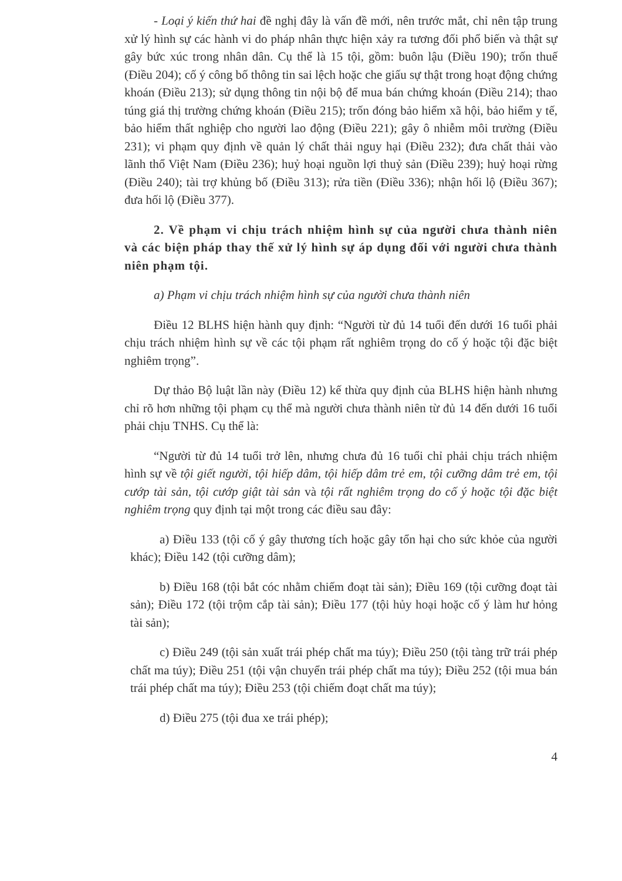- Loại ý kiến thứ hai đề nghị đây là vấn đề mới, nên trước mắt, chỉ nên tập trung xử lý hình sự các hành vi do pháp nhân thực hiện xảy ra tương đối phổ biến và thật sự gây bức xúc trong nhân dân. Cụ thể là 15 tội, gồm: buôn lậu (Điều 190); trốn thuế (Điều 204); cố ý công bố thông tin sai lệch hoặc che giấu sự thật trong hoạt động chứng khoán (Điều 213); sử dụng thông tin nội bộ để mua bán chứng khoán (Điều 214); thao túng giá thị trường chứng khoán (Điều 215); trốn đóng bảo hiểm xã hội, bảo hiểm y tế, bảo hiểm thất nghiệp cho người lao động (Điều 221); gây ô nhiễm môi trường (Điều 231); vi phạm quy định về quản lý chất thải nguy hại (Điều 232); đưa chất thải vào lãnh thổ Việt Nam (Điều 236); huỷ hoại nguồn lợi thuỷ sản (Điều 239); huỷ hoại rừng (Điều 240); tài trợ khủng bố (Điều 313); rửa tiền (Điều 336); nhận hối lộ (Điều 367); đưa hối lộ (Điều 377).
2. Về phạm vi chịu trách nhiệm hình sự của người chưa thành niên và các biện pháp thay thế xử lý hình sự áp dụng đối với người chưa thành niên phạm tội.
a) Phạm vi chịu trách nhiệm hình sự của người chưa thành niên
Điều 12 BLHS hiện hành quy định: “Người từ đủ 14 tuổi đến dưới 16 tuổi phải chịu trách nhiệm hình sự về các tội phạm rất nghiêm trọng do cố ý hoặc tội đặc biệt nghiêm trọng”.
Dự thảo Bộ luật lần này (Điều 12) kế thừa quy định của BLHS hiện hành nhưng chỉ rõ hơn những tội phạm cụ thể mà người chưa thành niên từ đủ 14 đến dưới 16 tuổi phải chịu TNHS. Cụ thể là:
“Người từ đủ 14 tuổi trở lên, nhưng chưa đủ 16 tuổi chỉ phải chịu trách nhiệm hình sự về tội giết người, tội hiếp dâm, tội hiếp dâm trẻ em, tội cưỡng dâm trẻ em, tội cướp tài sản, tội cướp giật tài sản và tội rất nghiêm trọng do cố ý hoặc tội đặc biệt nghiêm trọng quy định tại một trong các điều sau đây:
a) Điều 133 (tội cố ý gây thương tích hoặc gây tổn hại cho sức khỏe của người khác); Điều 142 (tội cưỡng dâm);
b) Điều 168 (tội bắt cóc nhằm chiếm đoạt tài sản); Điều 169 (tội cưỡng đoạt tài sản); Điều 172 (tội trộm cắp tài sản); Điều 177 (tội hủy hoại hoặc cố ý làm hư hỏng tài sản);
c) Điều 249 (tội sản xuất trái phép chất ma túy); Điều 250 (tội tàng trữ trái phép chất ma túy); Điều 251 (tội vận chuyển trái phép chất ma túy); Điều 252 (tội mua bán trái phép chất ma túy); Điều 253 (tội chiếm đoạt chất ma túy);
d) Điều 275 (tội đua xe trái phép);
4